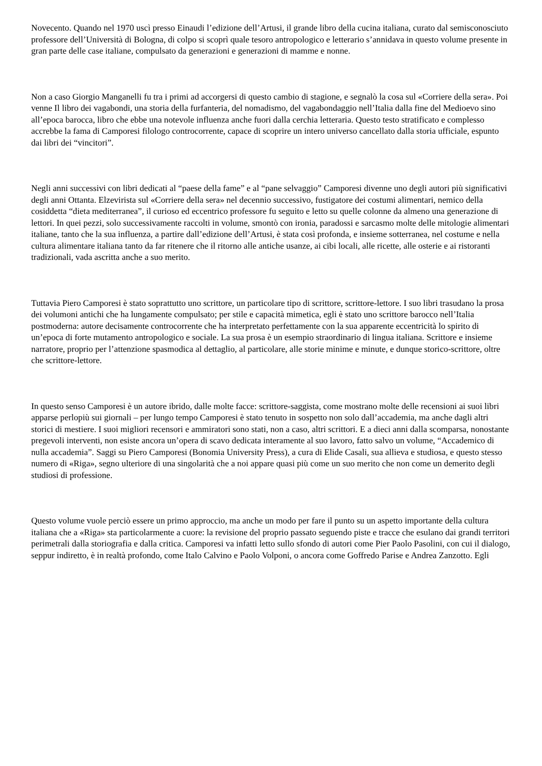Novecento. Quando nel 1970 uscì presso Einaudi l’edizione dell’Artusi, il grande libro della cucina italiana, curato dal semisconosciuto professore dell’Università di Bologna, di colpo si scoprì quale tesoro antropologico e letterario s’annidava in questo volume presente in gran parte delle case italiane, compulsato da generazioni e generazioni di mamme e nonne.
Non a caso Giorgio Manganelli fu tra i primi ad accorgersi di questo cambio di stagione, e segnalò la cosa sul «Corriere della sera». Poi venne Il libro dei vagabondi, una storia della furfanteria, del nomadismo, del vagabondaggio nell’Italia dalla fine del Medioevo sino all’epoca barocca, libro che ebbe una notevole influenza anche fuori dalla cerchia letteraria. Questo testo stratificato e complesso accrebbe la fama di Camporesi filologo controcorrente, capace di scoprire un intero universo cancellato dalla storia ufficiale, espunto dai libri dei “vincitori”.
Negli anni successivi con libri dedicati al “paese della fame” e al “pane selvaggio” Camporesi divenne uno degli autori più significativi degli anni Ottanta. Elzevirista sul «Corriere della sera» nel decennio successivo, fustigatore dei costumi alimentari, nemico della cosiddetta “dieta mediterranea”, il curioso ed eccentrico professore fu seguito e letto su quelle colonne da almeno una generazione di lettori. In quei pezzi, solo successivamente raccolti in volume, smontò con ironia, paradossi e sarcasmo molte delle mitologie alimentari italiane, tanto che la sua influenza, a partire dall’edizione dell’Artusi, è stata così profonda, e insieme sotterranea, nel costume e nella cultura alimentare italiana tanto da far ritenere che il ritorno alle antiche usanze, ai cibi locali, alle ricette, alle osterie e ai ristoranti tradizionali, vada ascritta anche a suo merito.
Tuttavia Piero Camporesi è stato soprattutto uno scrittore, un particolare tipo di scrittore, scrittore-lettore. I suo libri trasudano la prosa dei volumoni antichi che ha lungamente compulsato; per stile e capacità mimetica, egli è stato uno scrittore barocco nell’Italia postmoderna: autore decisamente controcorrente che ha interpretato perfettamente con la sua apparente eccentricità lo spirito di un’epoca di forte mutamento antropologico e sociale. La sua prosa è un esempio straordinario di lingua italiana. Scrittore e insieme narratore, proprio per l’attenzione spasmodica al dettaglio, al particolare, alle storie minime e minute, e dunque storico-scrittore, oltre che scrittore-lettore.
In questo senso Camporesi è un autore ibrido, dalle molte facce: scrittore-saggista, come mostrano molte delle recensioni ai suoi libri apparse perlopiù sui giornali – per lungo tempo Camporesi è stato tenuto in sospetto non solo dall’accademia, ma anche dagli altri storici di mestiere. I suoi migliori recensori e ammiratori sono stati, non a caso, altri scrittori. E a dieci anni dalla scomparsa, nonostante pregevoli interventi, non esiste ancora un’opera di scavo dedicata interamente al suo lavoro, fatto salvo un volume, “Accademico di nulla accademia”. Saggi su Piero Camporesi (Bonomia University Press), a cura di Elide Casali, sua allieva e studiosa, e questo stesso numero di «Riga», segno ulteriore di una singolarità che a noi appare quasi più come un suo merito che non come un demerito degli studiosi di professione.
Questo volume vuole perciò essere un primo approccio, ma anche un modo per fare il punto su un aspetto importante della cultura italiana che a «Riga» sta particolarmente a cuore: la revisione del proprio passato seguendo piste e tracce che esulano dai grandi territori perimetrali dalla storiografia e dalla critica. Camporesi va infatti letto sullo sfondo di autori come Pier Paolo Pasolini, con cui il dialogo, seppur indiretto, è in realtà profondo, come Italo Calvino e Paolo Volponi, o ancora come Goffredo Parise e Andrea Zanzotto. Egli